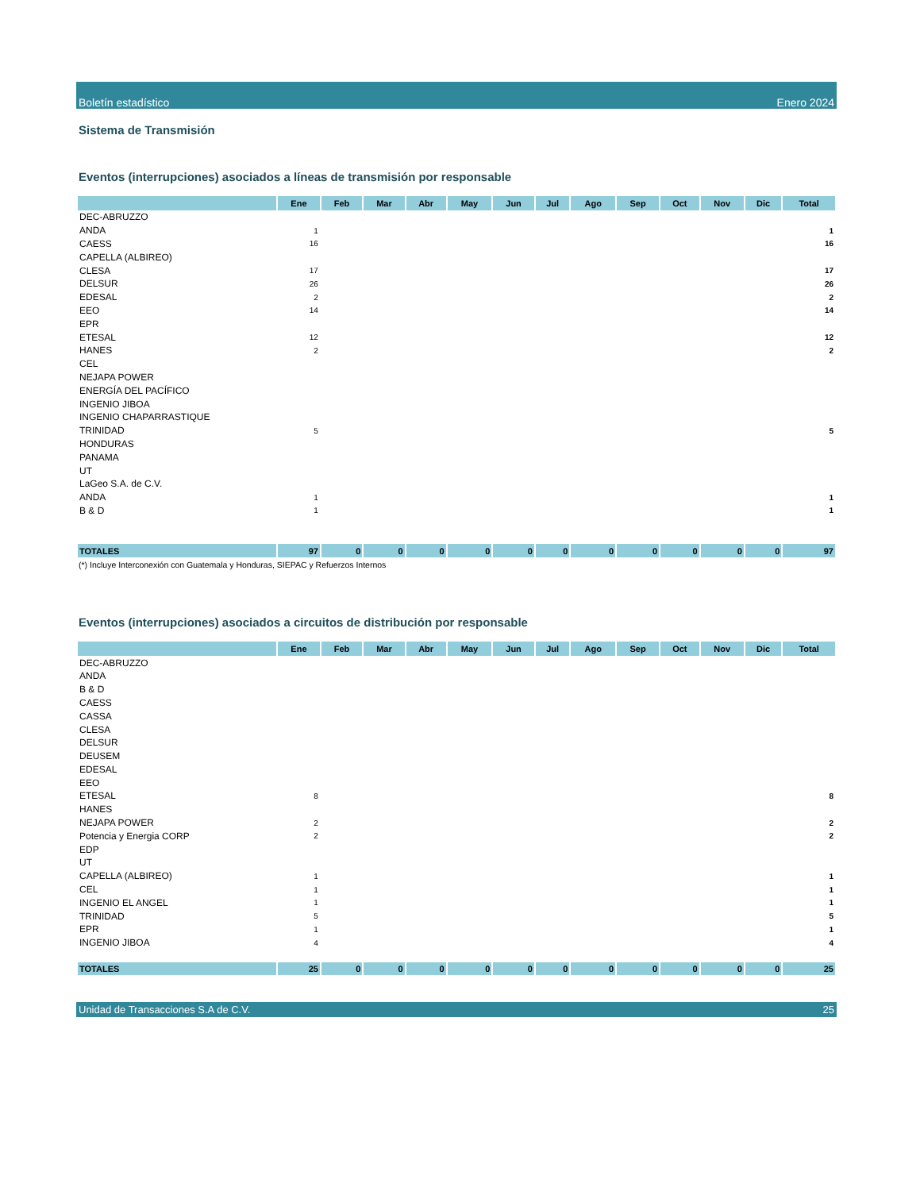Boletín estadístico Enero 2024
Sistema de Transmisión
Eventos (interrupciones) asociados a líneas de transmisión por responsable
| | Ene | Feb | Mar | Abr | May | Jun | Jul | Ago | Sep | Oct | Nov | Dic | Total |
| --- | --- | --- | --- | --- | --- | --- | --- | --- | --- | --- | --- | --- | --- |
| DEC-ABRUZZO | | | | | | | | | | | | | |
| ANDA | 1 | | | | | | | | | | | | 1 |
| CAESS | 16 | | | | | | | | | | | | 16 |
| CAPELLA (ALBIREO) | | | | | | | | | | | | | |
| CLESA | 17 | | | | | | | | | | | | 17 |
| DELSUR | 26 | | | | | | | | | | | | 26 |
| EDESAL | 2 | | | | | | | | | | | | 2 |
| EEO | 14 | | | | | | | | | | | | 14 |
| EPR | | | | | | | | | | | | | |
| ETESAL | 12 | | | | | | | | | | | | 12 |
| HANES | 2 | | | | | | | | | | | | 2 |
| CEL | | | | | | | | | | | | | |
| NEJAPA POWER | | | | | | | | | | | | | |
| ENERGÍA DEL PACÍFICO | | | | | | | | | | | | | |
| INGENIO JIBOA | | | | | | | | | | | | | |
| INGENIO CHAPARRASTIQUE | | | | | | | | | | | | | |
| TRINIDAD | 5 | | | | | | | | | | | | 5 |
| HONDURAS | | | | | | | | | | | | | |
| PANAMA | | | | | | | | | | | | | |
| UT | | | | | | | | | | | | | |
| LaGeo S.A. de C.V. | | | | | | | | | | | | | |
| ANDA | 1 | | | | | | | | | | | | 1 |
| B & D | 1 | | | | | | | | | | | | 1 |
| TOTALES | 97 | 0 | 0 | 0 | 0 | 0 | 0 | 0 | 0 | 0 | 0 | 0 | 97 |
(*) Incluye Interconexión con Guatemala y Honduras, SIEPAC y Refuerzos Internos
Eventos (interrupciones) asociados a circuitos de distribución por responsable
| | Ene | Feb | Mar | Abr | May | Jun | Jul | Ago | Sep | Oct | Nov | Dic | Total |
| --- | --- | --- | --- | --- | --- | --- | --- | --- | --- | --- | --- | --- | --- |
| DEC-ABRUZZO | | | | | | | | | | | | | |
| ANDA | | | | | | | | | | | | | |
| B & D | | | | | | | | | | | | | |
| CAESS | | | | | | | | | | | | | |
| CASSA | | | | | | | | | | | | | |
| CLESA | | | | | | | | | | | | | |
| DELSUR | | | | | | | | | | | | | |
| DEUSEM | | | | | | | | | | | | | |
| EDESAL | | | | | | | | | | | | | |
| EEO | | | | | | | | | | | | | |
| ETESAL | 8 | | | | | | | | | | | | 8 |
| HANES | | | | | | | | | | | | | |
| NEJAPA POWER | 2 | | | | | | | | | | | | 2 |
| Potencia y Energia CORP | 2 | | | | | | | | | | | | 2 |
| EDP | | | | | | | | | | | | | |
| UT | | | | | | | | | | | | | |
| CAPELLA (ALBIREO) | 1 | | | | | | | | | | | | 1 |
| CEL | 1 | | | | | | | | | | | | 1 |
| INGENIO EL ANGEL | 1 | | | | | | | | | | | | 1 |
| TRINIDAD | 5 | | | | | | | | | | | | 5 |
| EPR | 1 | | | | | | | | | | | | 1 |
| INGENIO JIBOA | 4 | | | | | | | | | | | | 4 |
| TOTALES | 25 | 0 | 0 | 0 | 0 | 0 | 0 | 0 | 0 | 0 | 0 | 0 | 25 |
Unidad de Transacciones S.A de C.V. 25